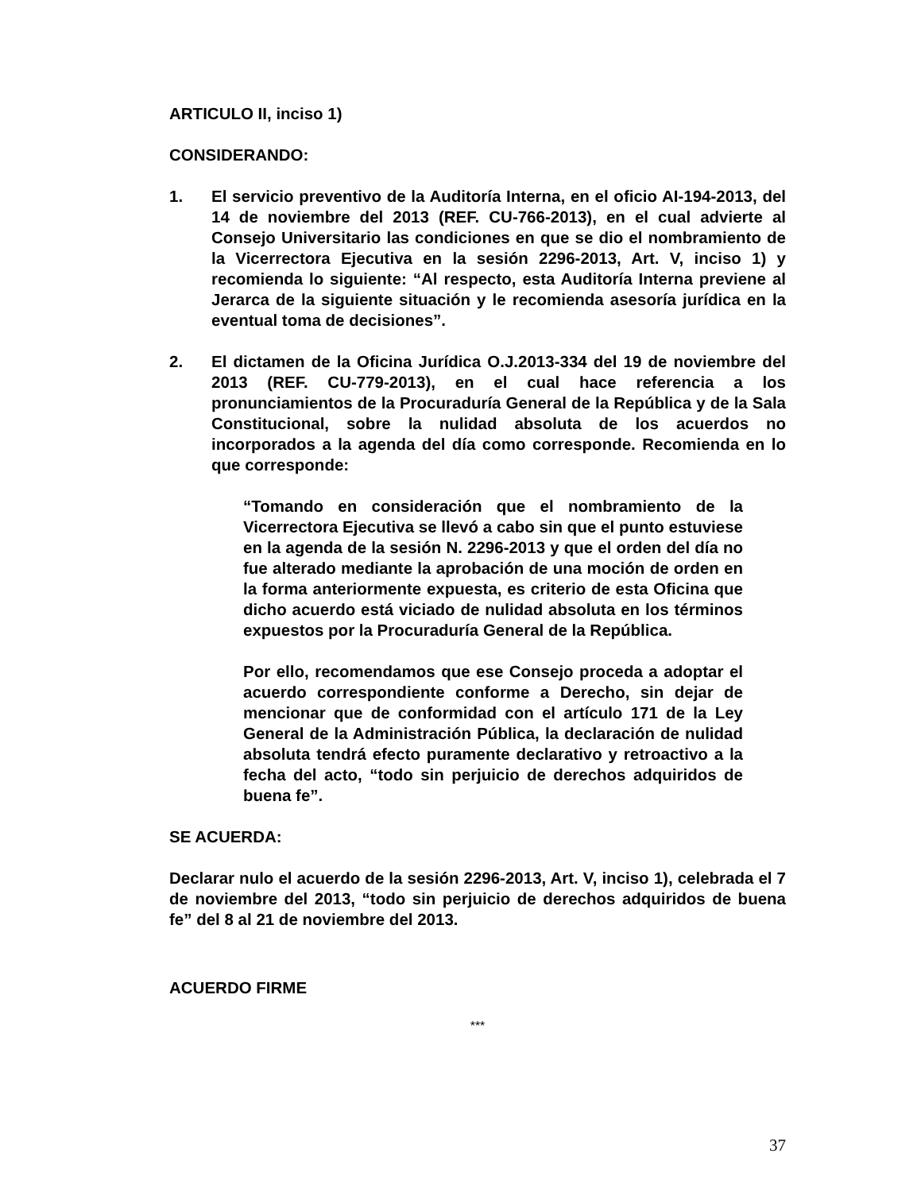ARTICULO II, inciso 1)
CONSIDERANDO:
1. El servicio preventivo de la Auditoría Interna, en el oficio AI-194-2013, del 14 de noviembre del 2013 (REF. CU-766-2013), en el cual advierte al Consejo Universitario las condiciones en que se dio el nombramiento de la Vicerrectora Ejecutiva en la sesión 2296-2013, Art. V, inciso 1) y recomienda lo siguiente: “Al respecto, esta Auditoría Interna previene al Jerarca de la siguiente situación y le recomienda asesoría jurídica en la eventual toma de decisiones”.
2. El dictamen de la Oficina Jurídica O.J.2013-334 del 19 de noviembre del 2013 (REF. CU-779-2013), en el cual hace referencia a los pronunciamientos de la Procuraduría General de la República y de la Sala Constitucional, sobre la nulidad absoluta de los acuerdos no incorporados a la agenda del día como corresponde. Recomienda en lo que corresponde:
“Tomando en consideración que el nombramiento de la Vicerrectora Ejecutiva se llevó a cabo sin que el punto estuviese en la agenda de la sesión N. 2296-2013 y que el orden del día no fue alterado mediante la aprobación de una moción de orden en la forma anteriormente expuesta, es criterio de esta Oficina que dicho acuerdo está viciado de nulidad absoluta en los términos expuestos por la Procuraduría General de la República.
Por ello, recomendamos que ese Consejo proceda a adoptar el acuerdo correspondiente conforme a Derecho, sin dejar de mencionar que de conformidad con el artículo 171 de la Ley General de la Administración Pública, la declaración de nulidad absoluta tendrá efecto puramente declarativo y retroactivo a la fecha del acto, “todo sin perjuicio de derechos adquiridos de buena fe”.
SE ACUERDA:
Declarar nulo el acuerdo de la sesión 2296-2013, Art. V, inciso 1), celebrada el 7 de noviembre del 2013, “todo sin perjuicio de derechos adquiridos de buena fe” del 8 al 21 de noviembre del 2013.
ACUERDO FIRME
***
37